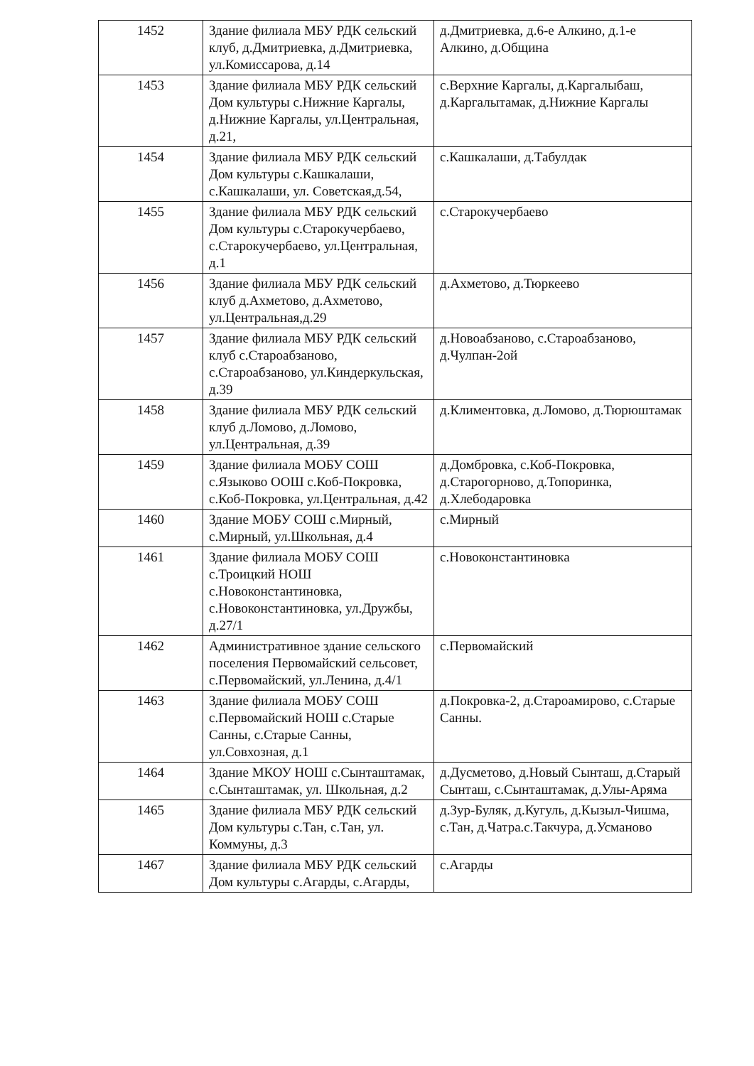| 1452 | Здание филиала МБУ РДК сельский клуб, д.Дмитриевка, д.Дмитриевка, ул.Комиссарова, д.14 | д.Дмитриевка, д.6-е Алкино, д.1-е Алкино, д.Община |
| 1453 | Здание филиала МБУ РДК сельский Дом культуры с.Нижние Каргалы, д.Нижние Каргалы, ул.Центральная, д.21, | с.Верхние Каргалы, д.Каргалыбаш, д.Каргалытамак, д.Нижние Каргалы |
| 1454 | Здание филиала МБУ РДК сельский Дом культуры с.Кашкалаши, с.Кашкалаши, ул. Советская,д.54, | с.Кашкалаши, д.Табулдак |
| 1455 | Здание филиала МБУ РДК сельский Дом культуры с.Старокучербаево, с.Старокучербаево, ул.Центральная, д.1 | с.Старокучербаево |
| 1456 | Здание филиала МБУ РДК сельский клуб д.Ахметово, д.Ахметово, ул.Центральная,д.29 | д.Ахметово, д.Тюркеево |
| 1457 | Здание филиала МБУ РДК сельский клуб с.Староабзаново, с.Староабзаново, ул.Киндеркульская, д.39 | д.Новоабзаново, с.Староабзаново, д.Чулпан-2ой |
| 1458 | Здание филиала МБУ РДК сельский клуб д.Ломово, д.Ломово, ул.Центральная, д.39 | д.Климентовка, д.Ломово, д.Тюрюштамак |
| 1459 | Здание филиала МОБУ СОШ с.Языково ООШ с.Коб-Покровка, с.Коб-Покровка, ул.Центральная, д.42 | д.Домбровка, с.Коб-Покровка, д.Старогорново, д.Топоринка, д.Хлебодаровка |
| 1460 | Здание МОБУ СОШ с.Мирный, с.Мирный, ул.Школьная, д.4 | с.Мирный |
| 1461 | Здание филиала МОБУ СОШ с.Троицкий НОШ с.Новоконстантиновка, с.Новоконстантиновка, ул.Дружбы, д.27/1 | с.Новоконстантиновка |
| 1462 | Административное здание сельского поселения Первомайский сельсовет, с.Первомайский, ул.Ленина, д.4/1 | с.Первомайский |
| 1463 | Здание филиала МОБУ СОШ с.Первомайский НОШ с.Старые Санны, с.Старые Санны, ул.Совхозная, д.1 | д.Покровка-2, д.Староамирово, с.Старые Санны. |
| 1464 | Здание МКОУ НОШ с.Сынташтамак, с.Сынташтамак, ул. Школьная, д.2 | д.Дусметово, д.Новый Сынташ, д.Старый Сынташ, с.Сынташтамак, д.Улы-Аряма |
| 1465 | Здание филиала МБУ РДК сельский Дом культуры с.Тан, с.Тан, ул. Коммуны, д.3 | д.Зур-Буляк, д.Кугуль, д.Кызыл-Чишма, с.Тан, д.Чатра.с.Такчура, д.Усманово |
| 1467 | Здание филиала МБУ РДК сельский Дом культуры с.Агарды, с.Агарды, | с.Агарды |